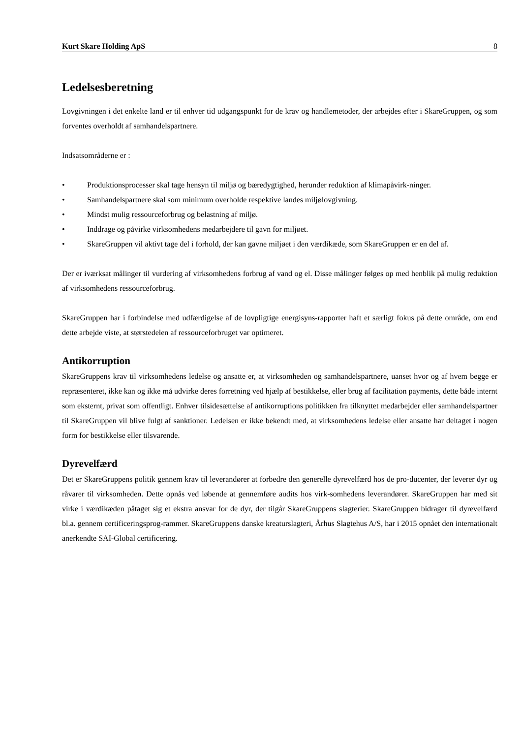Kurt Skare Holding ApS 8
Ledelsesberetning
Lovgivningen i det enkelte land er til enhver tid udgangspunkt for de krav og handlemetoder, der arbejdes efter i SkareGruppen, og som forventes overholdt af samhandelspartnere.
Indsatsområderne er :
• Produktionsprocesser skal tage hensyn til miljø og bæredygtighed, herunder reduktion af klimapåvirk-ninger.
• Samhandelspartnere skal som minimum overholde respektive landes miljølovgivning.
• Mindst mulig ressourceforbrug og belastning af miljø.
• Inddrage og påvirke virksomhedens medarbejdere til gavn for miljøet.
• SkareGruppen vil aktivt tage del i forhold, der kan gavne miljøet i den værdikæde, som SkareGruppen er en del af.
Der er iværksat målinger til vurdering af virksomhedens forbrug af vand og el. Disse målinger følges op med henblik på mulig reduktion af virksomhedens ressourceforbrug.
SkareGruppen har i forbindelse med udfærdigelse af de lovpligtige energisyns-rapporter haft et særligt fokus på dette område, om end dette arbejde viste, at størstedelen af ressourceforbruget var optimeret.
Antikorruption
SkareGruppens krav til virksomhedens ledelse og ansatte er, at virksomheden og samhandelspartnere, uanset hvor og af hvem begge er repræsenteret, ikke kan og ikke må udvirke deres forretning ved hjælp af bestikkelse, eller brug af facilitation payments, dette både internt som eksternt, privat som offentligt. Enhver tilsidesættelse af antikorruptions politikken fra tilknyttet medarbejder eller samhandelspartner til SkareGruppen vil blive fulgt af sanktioner. Ledelsen er ikke bekendt med, at virksomhedens ledelse eller ansatte har deltaget i nogen form for bestikkelse eller tilsvarende.
Dyrevelfærd
Det er SkareGruppens politik gennem krav til leverandører at forbedre den generelle dyrevelfærd hos de pro-ducenter, der leverer dyr og råvarer til virksomheden. Dette opnås ved løbende at gennemføre audits hos virk-somhedens leverandører. SkareGruppen har med sit virke i værdikæden påtaget sig et ekstra ansvar for de dyr, der tilgår SkareGruppens slagterier. SkareGruppen bidrager til dyrevelfærd bl.a. gennem certificeringsprog-rammer. SkareGruppens danske kreaturslagteri, Århus Slagtehus A/S, har i 2015 opnået den internationalt anerkendte SAI-Global certificering.